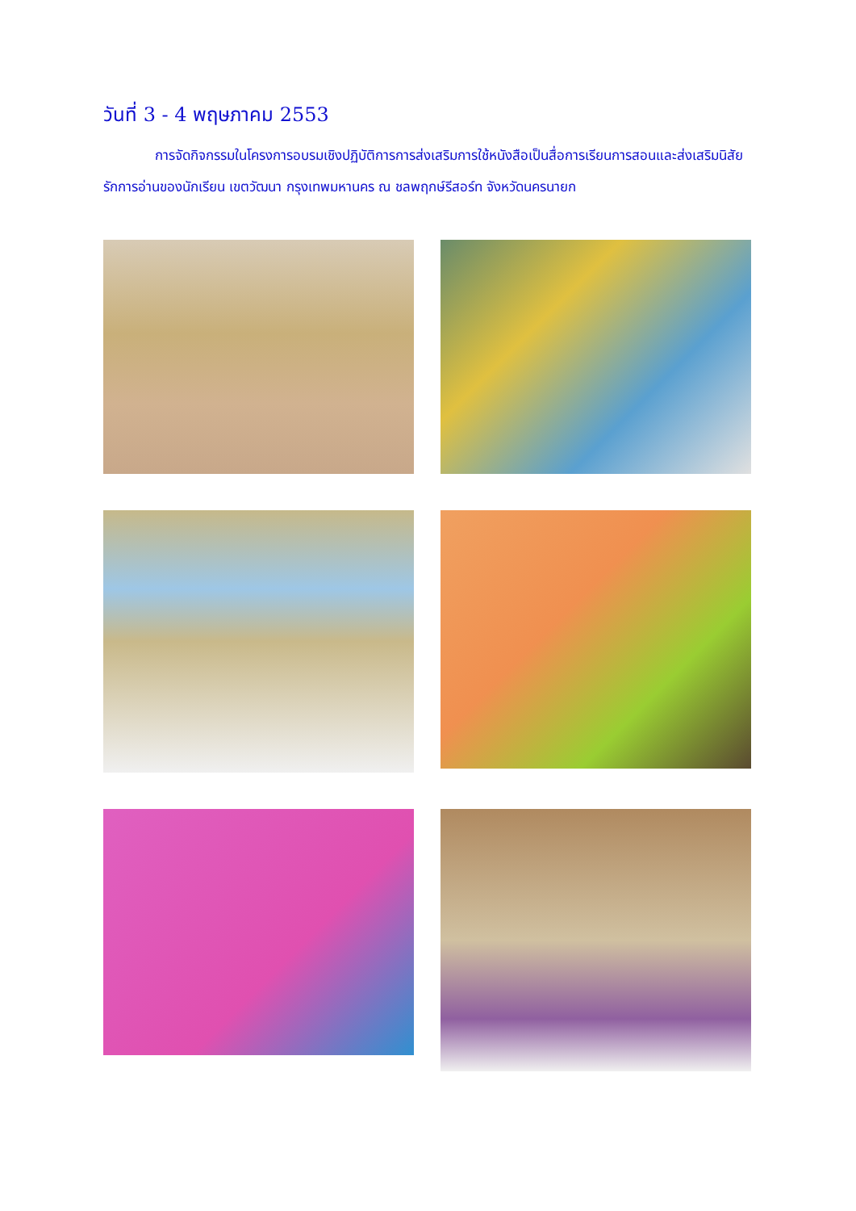วันที่ 3 - 4 พฤษภาคม 2553
การจัดกิจกรรมในโครงการอบรมเชิงปฏิบัติการการส่งเสริมการใช้หนังสือเป็นสื่อการเรียนการสอนและส่งเสริมนิสัยรักการอ่านของนักเรียน เขตวัฒนา กรุงเทพมหานคร ณ ชลพฤกษ์รีสอร์ท จังหวัดนครนายก